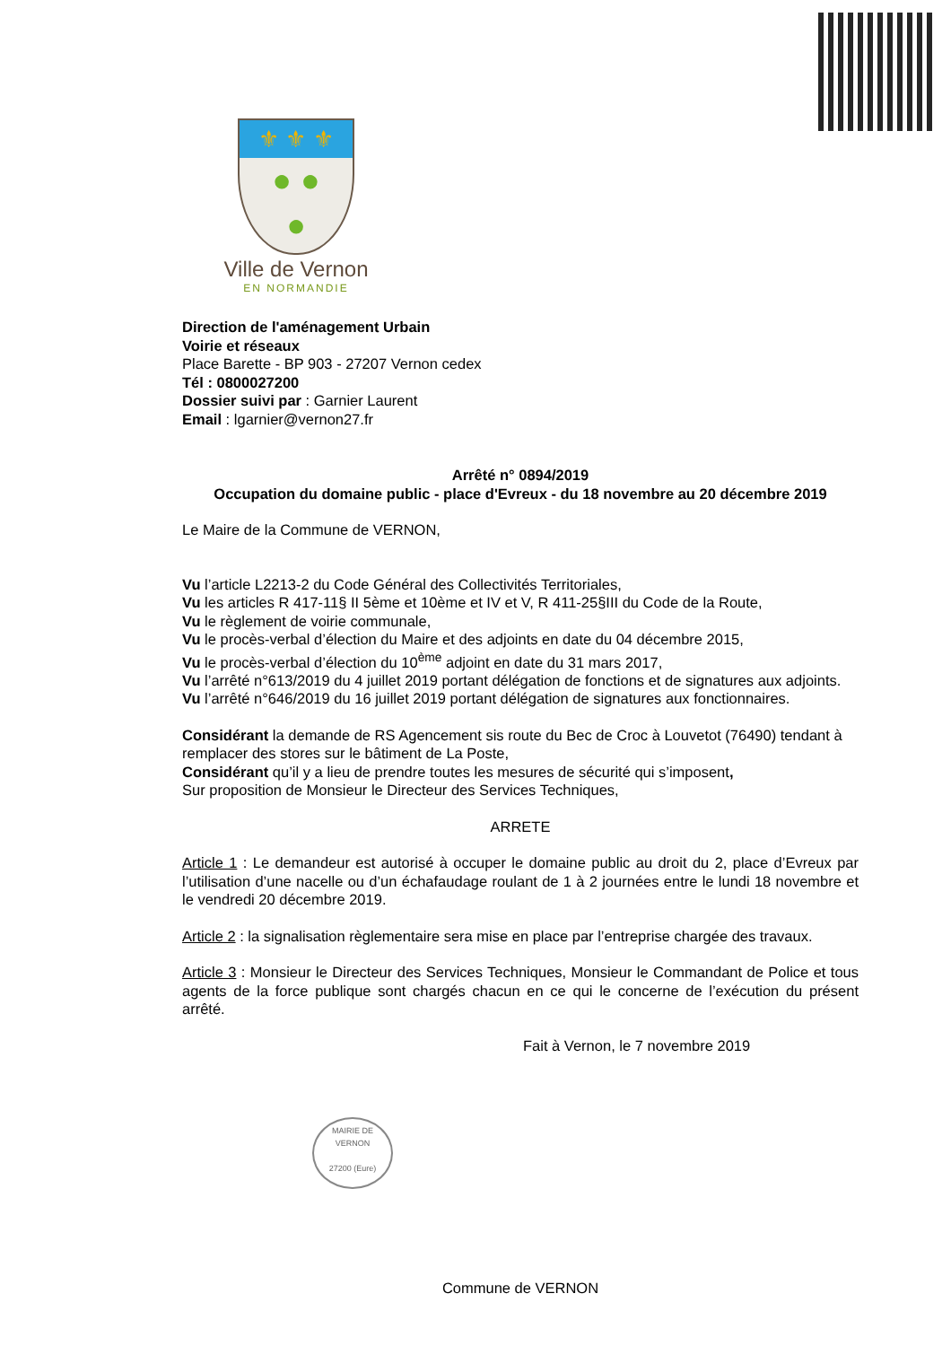⚜ ⚜ ⚜
● ●
●
Ville de Vernon
EN NORMANDIE
Direction de l'aménagement Urbain
Voirie et réseaux
Place Barette - BP 903 - 27207 Vernon cedex
Tél : 0800027200
Dossier suivi par : Garnier Laurent
Email : lgarnier@vernon27.fr
Arrêté n° 0894/2019
Occupation du domaine public - place d'Evreux - du 18 novembre au 20 décembre 2019
Le Maire de la Commune de VERNON,
Vu l’article L2213-2 du Code Général des Collectivités Territoriales,
Vu les articles R 417-11§ II 5ème et 10ème et IV et V, R 411-25§III du Code de la Route,
Vu le règlement de voirie communale,
Vu le procès-verbal d’élection du Maire et des adjoints en date du 04 décembre 2015,
Vu le procès-verbal d’élection du 10<sup>ème</sup> adjoint en date du 31 mars 2017,
Vu l’arrêté n°613/2019 du 4 juillet 2019 portant délégation de fonctions et de signatures aux adjoints.
Vu l’arrêté n°646/2019 du 16 juillet 2019 portant délégation de signatures aux fonctionnaires.
Considérant la demande de RS Agencement sis route du Bec de Croc à Louvetot (76490) tendant à remplacer des stores sur le bâtiment de La Poste,
Considérant qu’il y a lieu de prendre toutes les mesures de sécurité qui s’imposent,
Sur proposition de Monsieur le Directeur des Services Techniques,
ARRETE
Article 1 : Le demandeur est autorisé à occuper le domaine public au droit du 2, place d’Evreux par l’utilisation d’une nacelle ou d’un échafaudage roulant de 1 à 2 journées entre le lundi 18 novembre et le vendredi 20 décembre 2019.
Article 2 : la signalisation règlementaire sera mise en place par l’entreprise chargée des travaux.
Article 3 : Monsieur le Directeur des Services Techniques, Monsieur le Commandant de Police et tous agents de la force publique sont chargés chacun en ce qui le concerne de l’exécution du présent arrêté.
Fait à Vernon, le 7 novembre 2019
MAIRIE DE VERNON
27200 (Eure)
Commune de VERNON